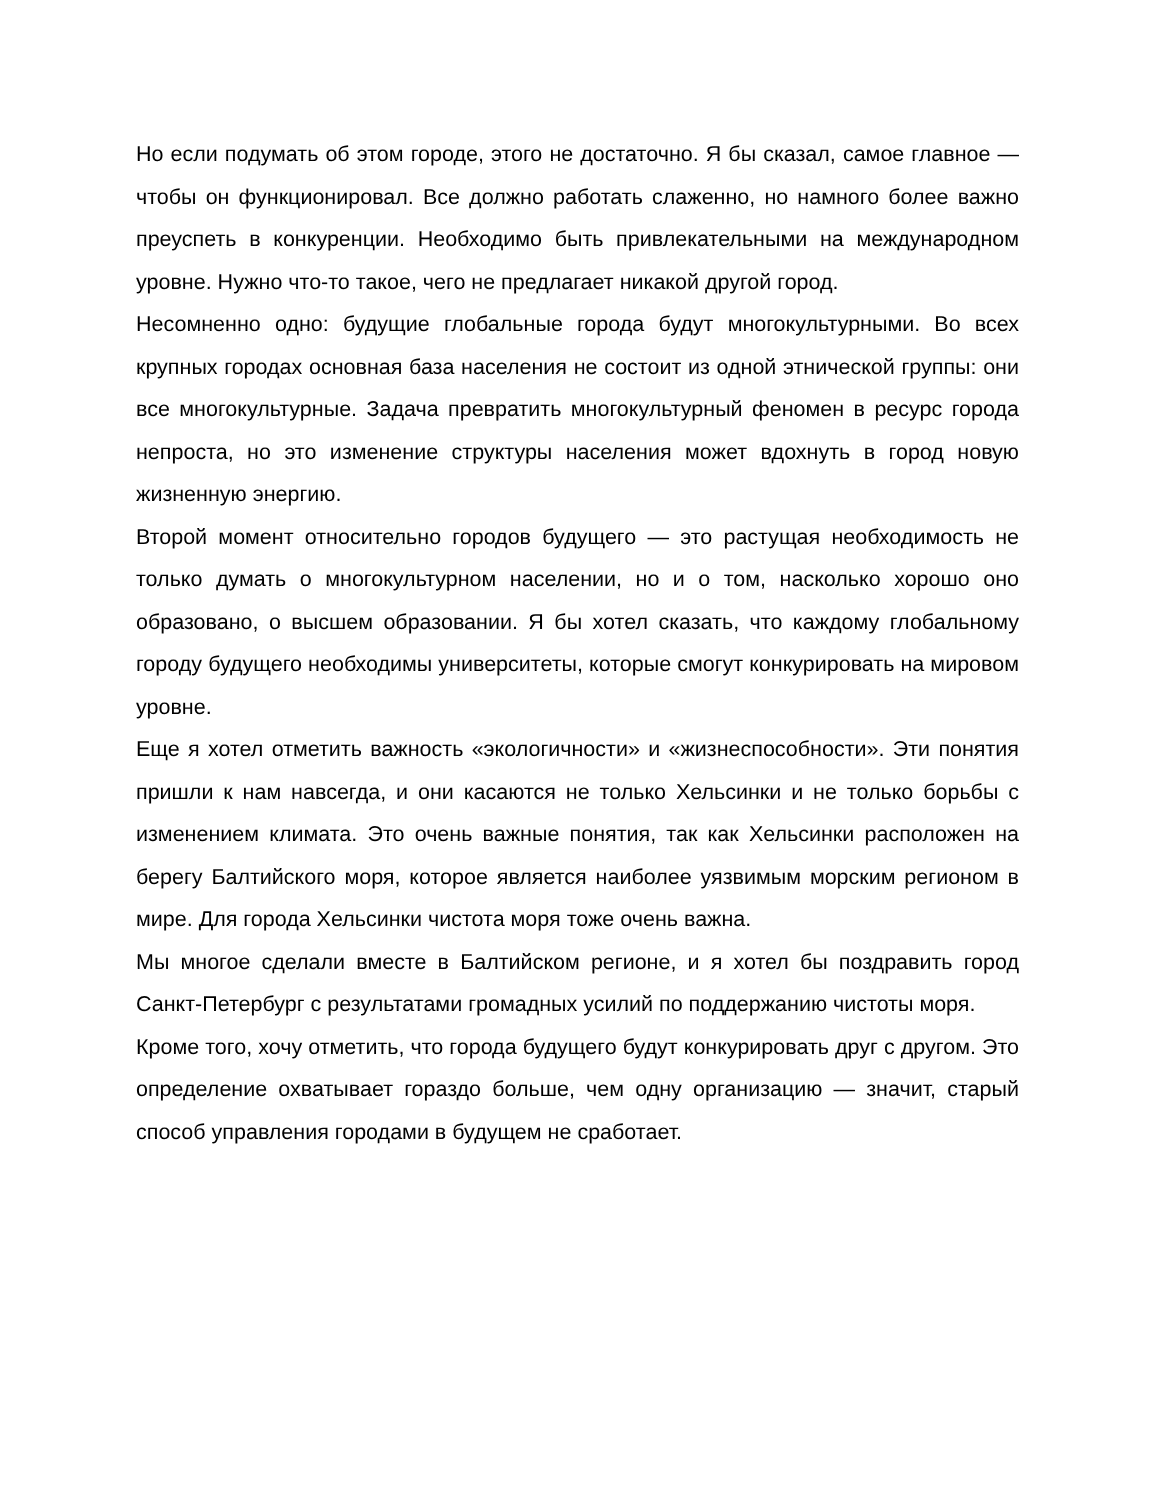Но если подумать об этом городе, этого не достаточно. Я бы сказал, самое главное — чтобы он функционировал. Все должно работать слаженно, но намного более важно преуспеть в конкуренции. Необходимо быть привлекательными на международном уровне. Нужно что-то такое, чего не предлагает никакой другой город.
Несомненно одно: будущие глобальные города будут многокультурными. Во всех крупных городах основная база населения не состоит из одной этнической группы: они все многокультурные. Задача превратить многокультурный феномен в ресурс города непроста, но это изменение структуры населения может вдохнуть в город новую жизненную энергию.
Второй момент относительно городов будущего — это растущая необходимость не только думать о многокультурном населении, но и о том, насколько хорошо оно образовано, о высшем образовании. Я бы хотел сказать, что каждому глобальному городу будущего необходимы университеты, которые смогут конкурировать на мировом уровне.
Еще я хотел отметить важность «экологичности» и «жизнеспособности». Эти понятия пришли к нам навсегда, и они касаются не только Хельсинки и не только борьбы с изменением климата. Это очень важные понятия, так как Хельсинки расположен на берегу Балтийского моря, которое является наиболее уязвимым морским регионом в мире. Для города Хельсинки чистота моря тоже очень важна.
Мы многое сделали вместе в Балтийском регионе, и я хотел бы поздравить город Санкт-Петербург с результатами громадных усилий по поддержанию чистоты моря.
Кроме того, хочу отметить, что города будущего будут конкурировать друг с другом. Это определение охватывает гораздо больше, чем одну организацию — значит, старый способ управления городами в будущем не сработает.